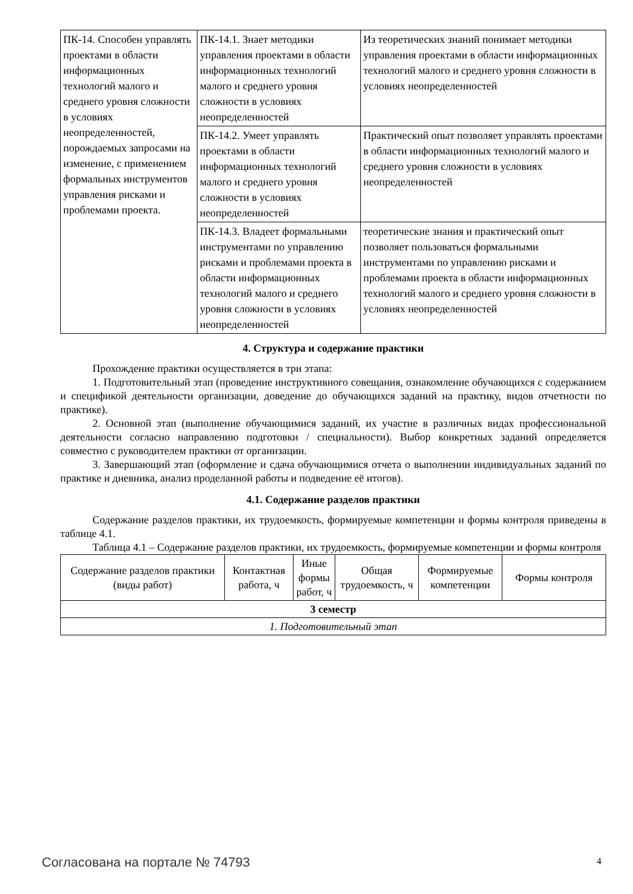| ПК-14. Способен управлять проектами в области информационных технологий малого и среднего уровня сложности в условиях неопределенностей, порождаемых запросами на изменение, с применением формальных инструментов управления рисками и проблемами проекта. | ПК-14.1. Знает методики управления проектами в области информационных технологий малого и среднего уровня сложности в условиях неопределенностей | Из теоретических знаний понимает методики управления проектами в области информационных технологий малого и среднего уровня сложности в условиях неопределенностей |
| | ПК-14.2. Умеет управлять проектами в области информационных технологий малого и среднего уровня сложности в условиях неопределенностей | Практический опыт позволяет управлять проектами в области информационных технологий малого и среднего уровня сложности в условиях неопределенностей |
| | ПК-14.3. Владеет формальными инструментами по управлению рисками и проблемами проекта в области информационных технологий малого и среднего уровня сложности в условиях неопределенностей | теоретические знания и практический опыт позволяет пользоваться формальными инструментами по управлению рисками и проблемами проекта в области информационных технологий малого и среднего уровня сложности в условиях неопределенностей |
4. Структура и содержание практики
Прохождение практики осуществляется в три этапа:
1. Подготовительный этап (проведение инструктивного совещания, ознакомление обучающихся с содержанием и спецификой деятельности организации, доведение до обучающихся заданий на практику, видов отчетности по практике).
2. Основной этап (выполнение обучающимися заданий, их участие в различных видах профессиональной деятельности согласно направлению подготовки / специальности). Выбор конкретных заданий определяется совместно с руководителем практики от организации.
3. Завершающий этап (оформление и сдача обучающимися отчета о выполнении индивидуальных заданий по практике и дневника, анализ проделанной работы и подведение её итогов).
4.1. Содержание разделов практики
Содержание разделов практики, их трудоемкость, формируемые компетенции и формы контроля приведены в таблице 4.1.
Таблица 4.1 – Содержание разделов практики, их трудоемкость, формируемые компетенции и формы контроля
| Содержание разделов практики (виды работ) | Контактная работа, ч | Иные формы работ, ч | Общая трудоемкость, ч | Формируемые компетенции | Формы контроля |
| --- | --- | --- | --- | --- | --- |
| 3 семестр | | | | | |
| 1. Подготовительный этап | | | | | |
Согласована на портале № 74793 4